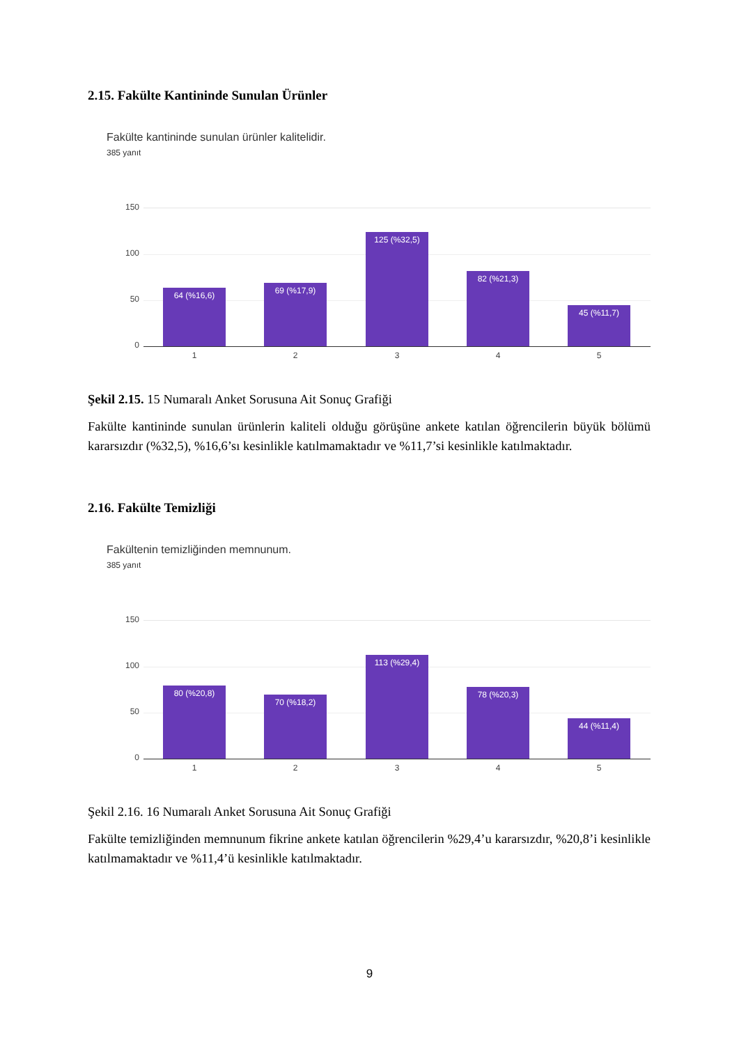2.15. Fakülte Kantininde Sunulan Ürünler
Fakülte kantininde sunulan ürünler kalitelidir.
385 yanıt
150
100
50
0
64 (%16,6) 69 (%17,9) 125 (%32,5) 82 (%21,3) 45 (%11,7)
1 2 3 4 5
Şekil 2.15. 15 Numaralı Anket Sorusuna Ait Sonuç Grafiği
Fakülte kantininde sunulan ürünlerin kaliteli olduğu görüşüne ankete katılan öğrencilerin büyük bölümü kararsızdır (%32,5), %16,6’sı kesinlikle katılmamaktadır ve %11,7’si kesinlikle katılmaktadır.
2.16. Fakülte Temizliği
Fakültenin temizliğinden memnunum.
385 yanıt
150
100
50
0
80 (%20,8) 70 (%18,2) 113 (%29,4) 78 (%20,3) 44 (%11,4)
1 2 3 4 5
Şekil 2.16. 16 Numaralı Anket Sorusuna Ait Sonuç Grafiği
Fakülte temizliğinden memnunum fikrine ankete katılan öğrencilerin %29,4’u kararsızdır, %20,8’i kesinlikle katılmamaktadır ve %11,4’ü kesinlikle katılmaktadır.
9